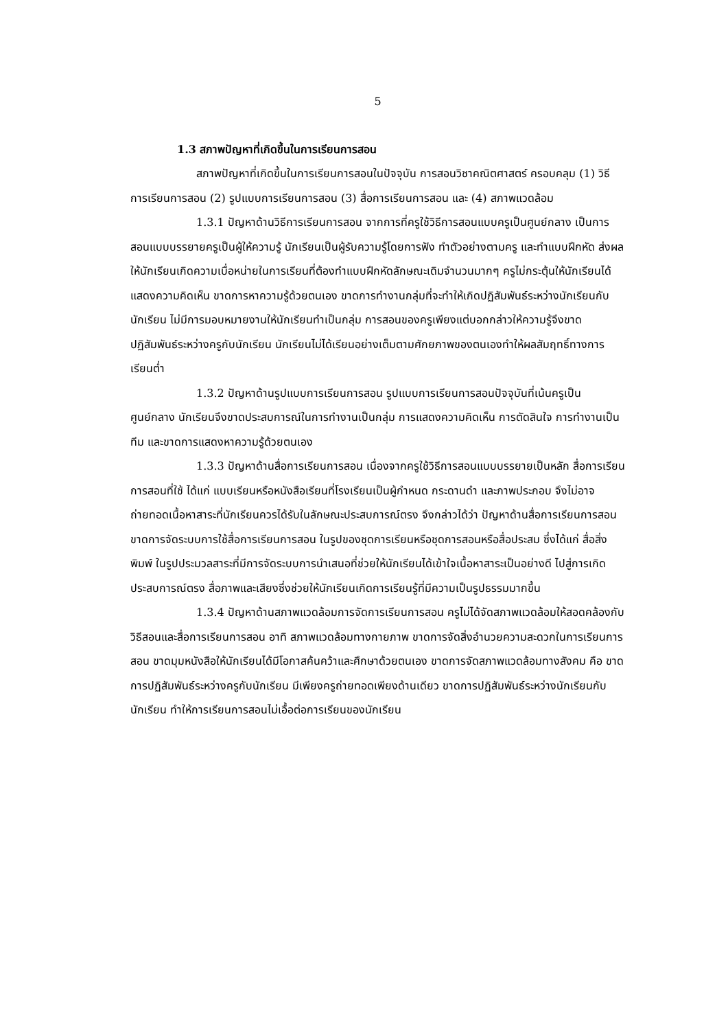5
1.3 สภาพปัญหาที่เกิดขึ้นในการเรียนการสอน
สภาพปัญหาที่เกิดขึ้นในการเรียนการสอนในปัจจุบัน การสอนวิชาคณิตศาสตร์ ครอบคลุม (1) วิธีการเรียนการสอน (2) รูปแบบการเรียนการสอน (3) สื่อการเรียนการสอน และ (4) สภาพแวดล้อม
1.3.1 ปัญหาด้านวิธีการเรียนการสอน จากการที่ครูใช้วิธีการสอนแบบครูเป็นศูนย์กลาง เป็นการสอนแบบบรรยายครูเป็นผู้ให้ความรู้ นักเรียนเป็นผู้รับความรู้โดยการฟัง ทำตัวอย่างตามครู และทำแบบฝึกหัด ส่งผลให้นักเรียนเกิดความเบื่อหน่ายในการเรียนที่ต้องทำแบบฝึกหัดลักษณะเดิมจำนวนมากๆ ครูไม่กระตุ้นให้นักเรียนได้แสดงความคิดเห็น ขาดการหาความรู้ด้วยตนเอง ขาดการทำงานกลุ่มที่จะทำให้เกิดปฏิสัมพันธ์ระหว่างนักเรียนกับนักเรียน ไม่มีการมอบหมายงานให้นักเรียนทำเป็นกลุ่ม การสอนของครูเพียงแต่บอกกล่าวให้ความรู้จึงขาดปฏิสัมพันธ์ระหว่างครูกับนักเรียน นักเรียนไม่ได้เรียนอย่างเต็มตามศักยภาพของตนเองทำให้ผลสัมฤทธิ์ทางการเรียนต่ำ
1.3.2 ปัญหาด้านรูปแบบการเรียนการสอน รูปแบบการเรียนการสอนปัจจุบันที่เน้นครูเป็นศูนย์กลาง นักเรียนจึงขาดประสบการณ์ในการทำงานเป็นกลุ่ม การแสดงความคิดเห็น การตัดสินใจ การทำงานเป็นทีม และขาดการแสดงหาความรู้ด้วยตนเอง
1.3.3 ปัญหาด้านสื่อการเรียนการสอน เนื่องจากครูใช้วิธีการสอนแบบบรรยายเป็นหลัก สื่อการเรียนการสอนที่ใช้ ได้แก่ แบบเรียนหรือหนังสือเรียนที่โรงเรียนเป็นผู้กำหนด กระดานดำ และภาพประกอบ จึงไม่อาจถ่ายทอดเนื้อหาสาระที่นักเรียนควรได้รับในลักษณะประสบการณ์ตรง จึงกล่าวได้ว่า ปัญหาด้านสื่อการเรียนการสอน ขาดการจัดระบบการใช้สื่อการเรียนการสอน ในรูปของชุดการเรียนหรือชุดการสอนหรือสื่อประสม ซึ่งได้แก่ สื่อสิ่งพิมพ์ ในรูปประมวลสาระที่มีการจัดระบบการนำเสนอที่ช่วยให้นักเรียนได้เข้าใจเนื้อหาสาระเป็นอย่างดี ไปสู่การเกิดประสบการณ์ตรง สื่อภาพและเสียงซึ่งช่วยให้นักเรียนเกิดการเรียนรู้ที่มีความเป็นรูปธรรมมากขึ้น
1.3.4 ปัญหาด้านสภาพแวดล้อมการจัดการเรียนการสอน ครูไม่ได้จัดสภาพแวดล้อมให้สอดคล้องกับวิธีสอนและสื่อการเรียนการสอน อาทิ สภาพแวดล้อมทางกายภาพ ขาดการจัดสิ่งอำนวยความสะดวกในการเรียนการสอน ขาดมุมหนังสือให้นักเรียนได้มีโอกาสค้นคว้าและศึกษาด้วยตนเอง ขาดการจัดสภาพแวดล้อมทางสังคม คือ ขาดการปฏิสัมพันธ์ระหว่างครูกับนักเรียน มีเพียงครูถ่ายทอดเพียงด้านเดียว ขาดการปฏิสัมพันธ์ระหว่างนักเรียนกับนักเรียน ทำให้การเรียนการสอนไม่เอื้อต่อการเรียนของนักเรียน